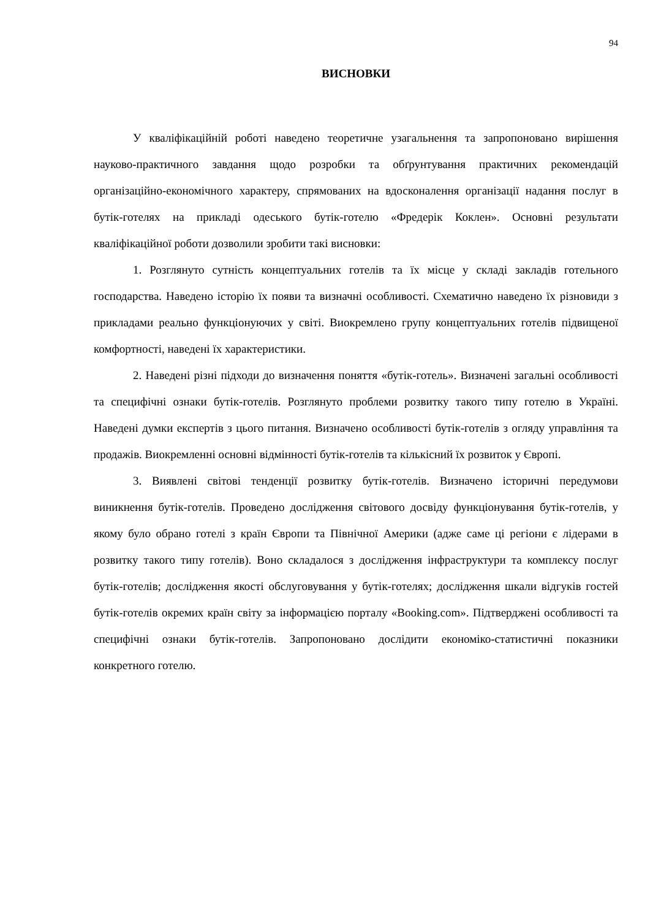94
ВИСНОВКИ
У кваліфікаційній роботі наведено теоретичне узагальнення та запропоновано вирішення науково-практичного завдання щодо розробки та обґрунтування практичних рекомендацій організаційно-економічного характеру, спрямованих на вдосконалення організації надання послуг в бутік-готелях на прикладі одеського бутік-готелю «Фредерік Коклен». Основні результати кваліфікаційної роботи дозволили зробити такі висновки:
1. Розглянуто сутність концептуальних готелів та їх місце у складі закладів готельного господарства. Наведено історію їх появи та визначні особливості. Схематично наведено їх різновиди з прикладами реально функціонуючих у світі. Виокремлено групу концептуальних готелів підвищеної комфортності, наведені їх характеристики.
2. Наведені різні підходи до визначення поняття «бутік-готель». Визначені загальні особливості та специфічні ознаки бутік-готелів. Розглянуто проблеми розвитку такого типу готелю в Україні. Наведені думки експертів з цього питання. Визначено особливості бутік-готелів з огляду управління та продажів. Виокремленні основні відмінності бутік-готелів та кількісний їх розвиток у Європі.
3. Виявлені світові тенденції розвитку бутік-готелів. Визначено історичні передумови виникнення бутік-готелів. Проведено дослідження світового досвіду функціонування бутік-готелів, у якому було обрано готелі з країн Європи та Північної Америки (адже саме ці регіони є лідерами в розвитку такого типу готелів). Воно складалося з дослідження інфраструктури та комплексу послуг бутік-готелів; дослідження якості обслуговування у бутік-готелях; дослідження шкали відгуків гостей бутік-готелів окремих країн світу за інформацією порталу «Booking.com». Підтверджені особливості та специфічні ознаки бутік-готелів. Запропоновано дослідити економіко-статистичні показники конкретного готелю.